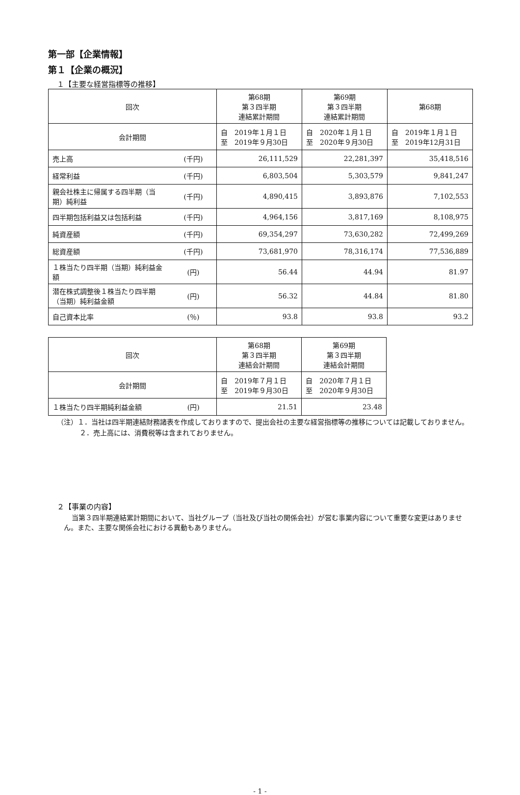第一部【企業情報】
第１【企業の概況】
１【主要な経営指標等の推移】
| 回次 | | 第68期 第３四半期 連結累計期間 | 第69期 第３四半期 連結累計期間 | 第68期 |
| --- | --- | --- | --- | --- |
| 会計期間 | | 自 2019年１月１日 至 2019年９月30日 | 自 2020年１月１日 至 2020年９月30日 | 自 2019年１月１日 至 2019年12月31日 |
| 売上高 | (千円) | 26,111,529 | 22,281,397 | 35,418,516 |
| 経常利益 | (千円) | 6,803,504 | 5,303,579 | 9,841,247 |
| 親会社株主に帰属する四半期（当期）純利益 | (千円) | 4,890,415 | 3,893,876 | 7,102,553 |
| 四半期包括利益又は包括利益 | (千円) | 4,964,156 | 3,817,169 | 8,108,975 |
| 純資産額 | (千円) | 69,354,297 | 73,630,282 | 72,499,269 |
| 総資産額 | (千円) | 73,681,970 | 78,316,174 | 77,536,889 |
| １株当たり四半期（当期）純利益金額 | (円) | 56.44 | 44.94 | 81.97 |
| 潜在株式調整後１株当たり四半期（当期）純利益金額 | (円) | 56.32 | 44.84 | 81.80 |
| 自己資本比率 | (％) | 93.8 | 93.8 | 93.2 |
| 回次 | | 第68期 第３四半期 連結会計期間 | 第69期 第３四半期 連結会計期間 |
| --- | --- | --- | --- |
| 会計期間 | | 自 2019年７月１日 至 2019年９月30日 | 自 2020年７月１日 至 2020年９月30日 |
| １株当たり四半期純利益金額 | (円) | 21.51 | 23.48 |
（注）１．当社は四半期連結財務諸表を作成しておりますので、提出会社の主要な経営指標等の推移については記載しておりません。
２．売上高には、消費税等は含まれておりません。
２【事業の内容】
当第３四半期連結累計期間において、当社グループ（当社及び当社の関係会社）が営む事業内容について重要な変更はありません。また、主要な関係会社における異動もありません。
- 1 -